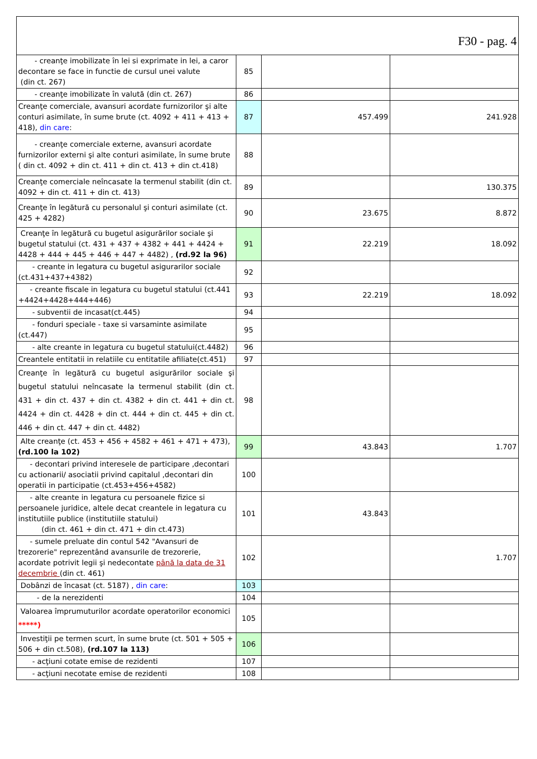| F30 - pag. 4 | | | |
| - creanţe imobilizate în lei si exprimate in lei, a caror decontare se face in functie de cursul unei valute (din ct. 267) | 85 | | |
| - creanţe imobilizate în valută (din ct. 267) | 86 | | |
| Creanţe comerciale, avansuri acordate furnizorilor şi alte conturi asimilate, în sume brute (ct. 4092 + 411 + 413 + 418), din care : | 87 | 457.499 | 241.928 |
| - creanţe comerciale externe, avansuri acordate furnizorilor externi şi alte conturi asimilate, în sume brute ( din ct. 4092 + din ct. 411 + din ct. 413 + din ct.418) | 88 | | |
| Creanţe comerciale neîncasate la termenul stabilit (din ct. 4092 + din ct. 411 + din ct. 413) | 89 | | 130.375 |
| Creanţe în legătură cu personalul şi conturi asimilate (ct. 425 + 4282) | 90 | 23.675 | 8.872 |
| Creanţe în legătură cu bugetul asigurărilor sociale şi bugetul statului (ct. 431 + 437 + 4382 + 441 + 4424 + 4428 + 444 + 445 + 446 + 447 + 4482) , (rd.92 la 96) | 91 | 22.219 | 18.092 |
| - creante in legatura cu bugetul asigurarilor sociale (ct.431+437+4382) | 92 | | |
| - creante fiscale in legatura cu bugetul statului (ct.441 +4424+4428+444+446) | 93 | 22.219 | 18.092 |
| - subventii de incasat(ct.445) | 94 | | |
| - fonduri speciale - taxe si varsaminte asimilate (ct.447) | 95 | | |
| - alte creante in legatura cu bugetul statului(ct.4482) | 96 | | |
| Creantele entitatii in relatiile cu entitatile afiliate(ct.451) | 97 | | |
| Creanţe în legătură cu bugetul asigurărilor sociale şi bugetul statului neîncasate la termenul stabilit (din ct. 431 + din ct. 437 + din ct. 4382 + din ct. 441 + din ct. 4424 + din ct. 4428 + din ct. 444 + din ct. 445 + din ct. 446 + din ct. 447 + din ct. 4482) | 98 | | |
| Alte creanţe (ct. 453 + 456 + 4582 + 461 + 471 + 473), (rd.100 la 102) | 99 | 43.843 | 1.707 |
| - decontari privind interesele de participare ,decontari cu actionarii/ asociatii privind capitalul ,decontari din operatii in participatie (ct.453+456+4582) | 100 | | |
| - alte creante in legatura cu persoanele fizice si persoanele juridice, altele decat creantele in legatura cu institutiile publice (institutiile statului) (din ct. 461 + din ct. 471 + din ct.473) | 101 | 43.843 | |
| - sumele preluate din contul 542 "Avansuri de trezorerie" reprezentând avansurile de trezorerie, acordate potrivit legii şi nedecontate până la data de 31 decembrie (din ct. 461) | 102 | | 1.707 |
| Dobânzi de încasat (ct. 5187) , din care : | 103 | | |
| - de la nerezidenti | 104 | | |
| Valoarea împrumuturilor acordate operatorilor economici *****) | 105 | | |
| Investiţii pe termen scurt, în sume brute (ct. 501 + 505 + 506 + din ct.508), (rd.107 la 113) | 106 | | |
| - acţiuni cotate emise de rezidenti | 107 | | |
| - acţiuni necotate emise de rezidenti | 108 | | |